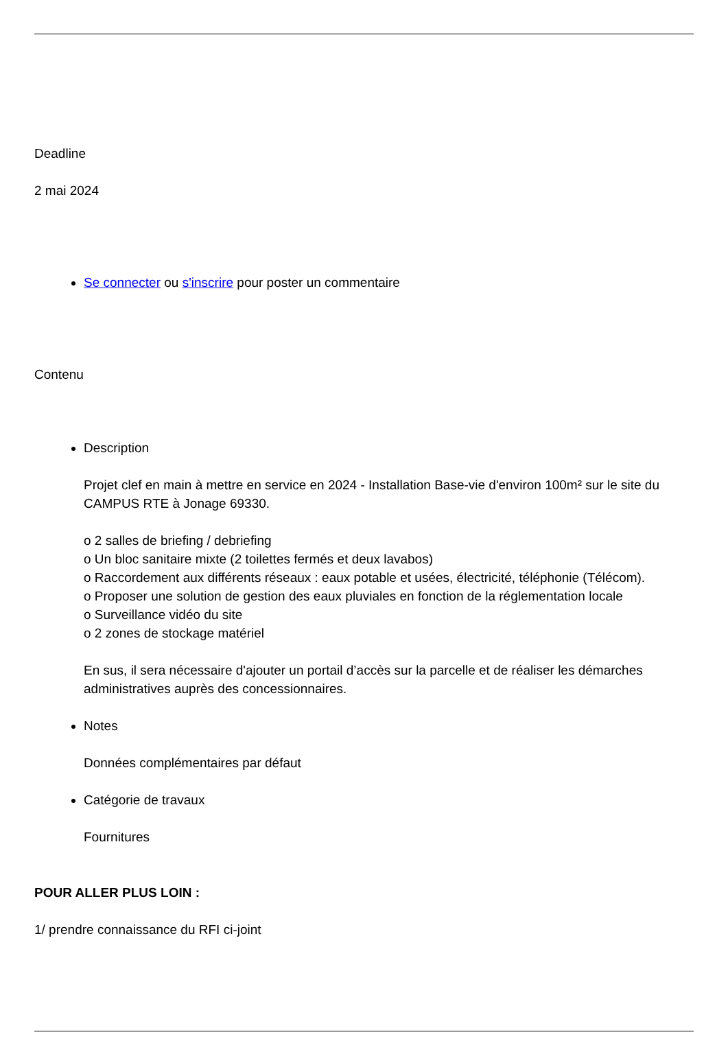Deadline
2 mai 2024
Se connecter ou s'inscrire pour poster un commentaire
Contenu
Description
Projet clef en main à mettre en service en 2024 - Installation Base-vie d'environ 100m² sur le site du CAMPUS RTE à Jonage 69330.
o 2 salles de briefing / debriefing
o Un bloc sanitaire mixte (2 toilettes fermés et deux lavabos)
o Raccordement aux différents réseaux : eaux potable et usées, électricité, téléphonie (Télécom).
o Proposer une solution de gestion des eaux pluviales en fonction de la réglementation locale
o Surveillance vidéo du site
o 2 zones de stockage matériel
En sus, il sera nécessaire d'ajouter un portail d’accès sur la parcelle et de réaliser les démarches administratives auprès des concessionnaires.
Notes
Données complémentaires par défaut
Catégorie de travaux
Fournitures
POUR ALLER PLUS LOIN :
1/ prendre connaissance du RFI ci-joint